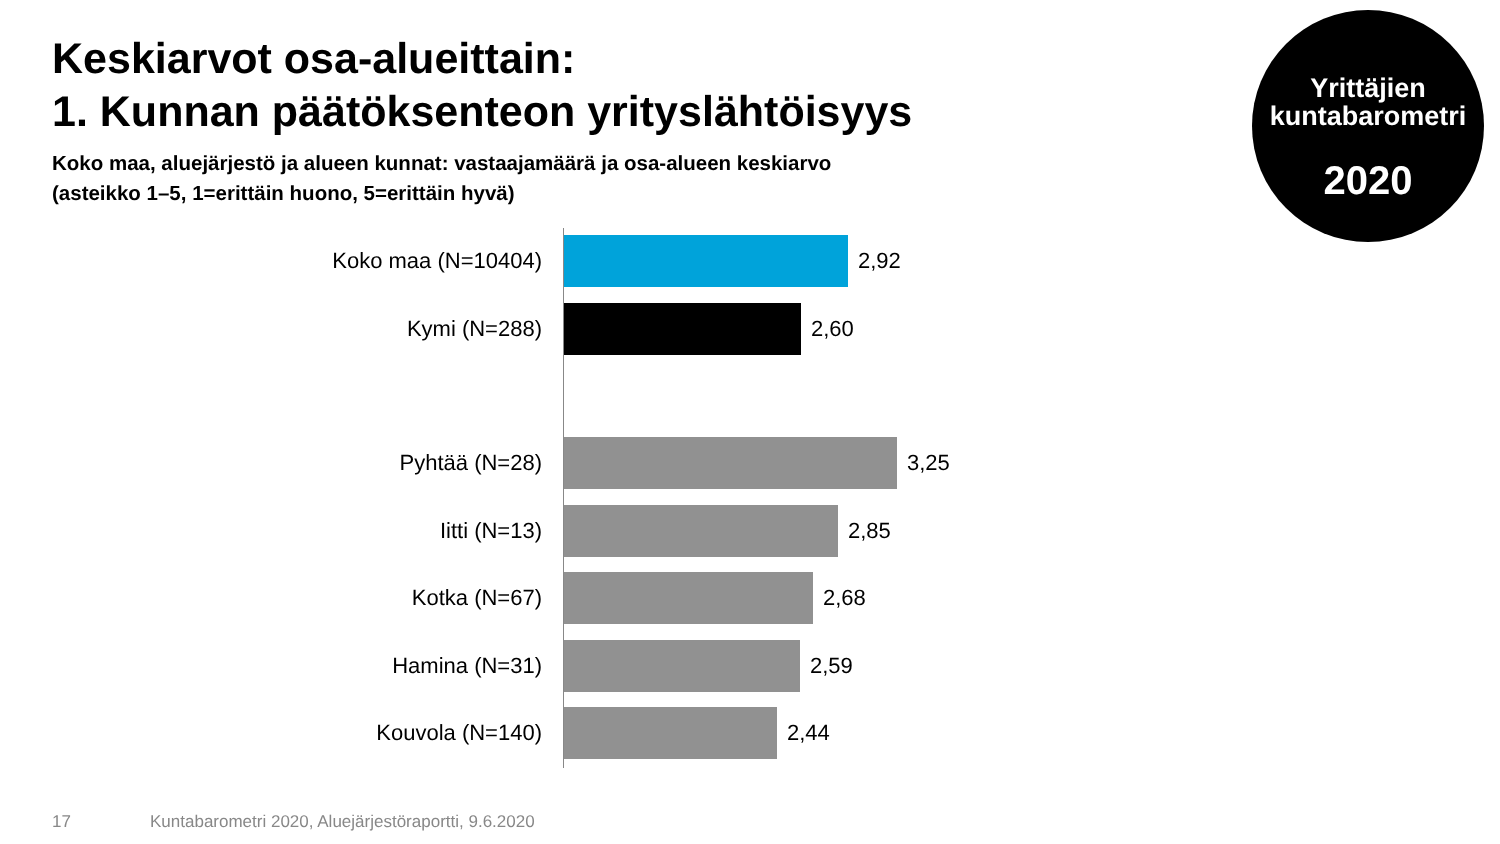Keskiarvot osa-alueittain:
1. Kunnan päätöksenteon yrityslähtöisyys
Koko maa, aluejärjestö ja alueen kunnat: vastaajamäärä ja osa-alueen keskiarvo
(asteikko 1–5, 1=erittäin huono, 5=erittäin hyvä)
Yrittäjien
kuntabarometri
2020
Koko maa (N=10404) 2,92
Kymi (N=288) 2,60
Pyhtää (N=28) 3,25
Iitti (N=13) 2,85
Kotka (N=67) 2,68
Hamina (N=31) 2,59
Kouvola (N=140) 2,44
17
Kuntabarometri 2020, Aluejärjestöraportti, 9.6.2020